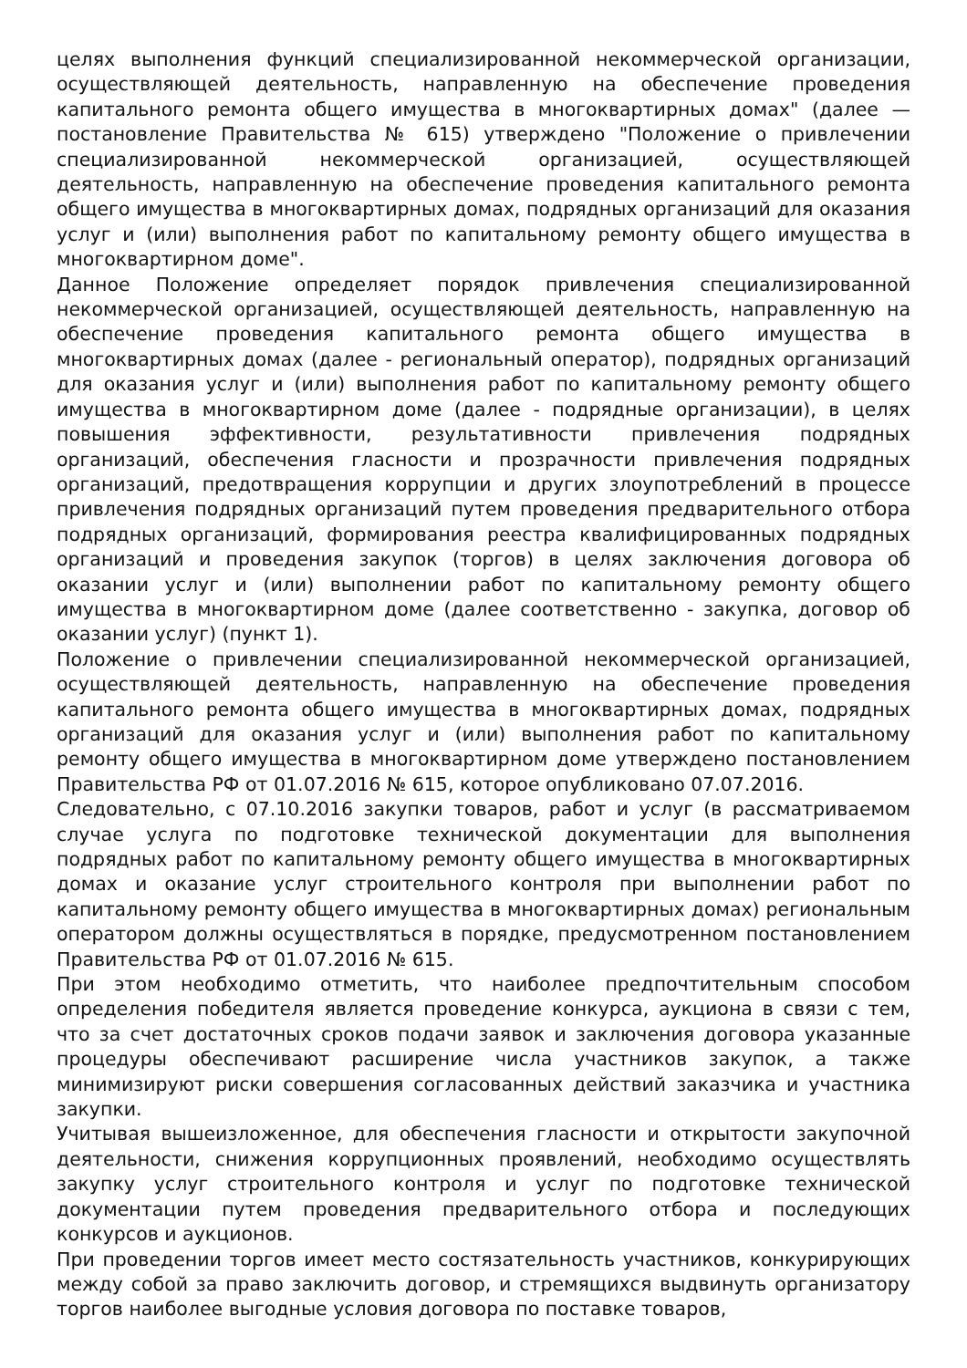целях выполнения функций специализированной некоммерческой организации, осуществляющей деятельность, направленную на обеспечение проведения капитального ремонта общего имущества в многоквартирных домах" (далее — постановление Правительства № 615) утверждено "Положение о привлечении специализированной некоммерческой организацией, осуществляющей деятельность, направленную на обеспечение проведения капитального ремонта общего имущества в многоквартирных домах, подрядных организаций для оказания услуг и (или) выполнения работ по капитальному ремонту общего имущества в многоквартирном доме".
Данное Положение определяет порядок привлечения специализированной некоммерческой организацией, осуществляющей деятельность, направленную на обеспечение проведения капитального ремонта общего имущества в многоквартирных домах (далее - региональный оператор), подрядных организаций для оказания услуг и (или) выполнения работ по капитальному ремонту общего имущества в многоквартирном доме (далее - подрядные организации), в целях повышения эффективности, результативности привлечения подрядных организаций, обеспечения гласности и прозрачности привлечения подрядных организаций, предотвращения коррупции и других злоупотреблений в процессе привлечения подрядных организаций путем проведения предварительного отбора подрядных организаций, формирования реестра квалифицированных подрядных организаций и проведения закупок (торгов) в целях заключения договора об оказании услуг и (или) выполнении работ по капитальному ремонту общего имущества в многоквартирном доме (далее соответственно - закупка, договор об оказании услуг) (пункт 1).
Положение о привлечении специализированной некоммерческой организацией, осуществляющей деятельность, направленную на обеспечение проведения капитального ремонта общего имущества в многоквартирных домах, подрядных организаций для оказания услуг и (или) выполнения работ по капитальному ремонту общего имущества в многоквартирном доме утверждено постановлением Правительства РФ от 01.07.2016 № 615, которое опубликовано 07.07.2016.
Следовательно, с 07.10.2016 закупки товаров, работ и услуг (в рассматриваемом случае услуга по подготовке технической документации для выполнения подрядных работ по капитальному ремонту общего имущества в многоквартирных домах и оказание услуг строительного контроля при выполнении работ по капитальному ремонту общего имущества в многоквартирных домах) региональным оператором должны осуществляться в порядке, предусмотренном постановлением Правительства РФ от 01.07.2016 № 615.
При этом необходимо отметить, что наиболее предпочтительным способом определения победителя является проведение конкурса, аукциона в связи с тем, что за счет достаточных сроков подачи заявок и заключения договора указанные процедуры обеспечивают расширение числа участников закупок, а также минимизируют риски совершения согласованных действий заказчика и участника закупки.
Учитывая вышеизложенное, для обеспечения гласности и открытости закупочной деятельности, снижения коррупционных проявлений, необходимо осуществлять закупку услуг строительного контроля и услуг по подготовке технической документации путем проведения предварительного отбора и последующих конкурсов и аукционов.
При проведении торгов имеет место состязательность участников, конкурирующих между собой за право заключить договор, и стремящихся выдвинуть организатору торгов наиболее выгодные условия договора по поставке товаров,